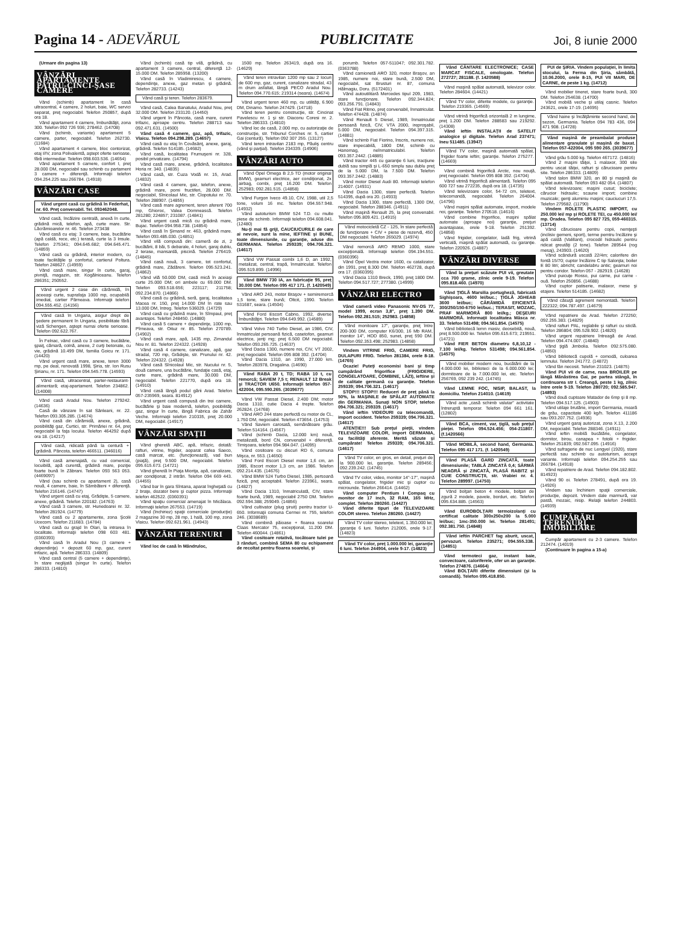Pagina 14 - ADEVĂRUL
PUBLICITATE
Joi, 8 iunie 2000
(Urmare din pagina 13)
VÂNZĂRI APARTAMENTE PATRU-CINCI-ŞASE CAMERE
Vând (schimb) apartament în casă ultracentral, 4 camere, 2 holuri, baie, WC servici separat, preţ negociabil. Telefon 250857, după ora 18.
Vând apartament 4 camere, îmbunătăţit, zona 300. Telefon 092 726 936; 278462. (14708)
Vând (schimb, variante) apartament 5 camere, parter, negociabil. Telefon 262730. (11684)
Vând apartament 4 camere, bloc contorizat, etaj I/IV, zona Polivalentă, aştept oferte serioase, fără intermediar. Telefon 098.603.536. (14654)
Vând apartament 5 camere, confort I, preţ 28.000 DM, negociabil sau schimb cu partament 3 camere + diferenţă. Informaţii telefon 094.254.225 sau 266784. (14918)
VÂNZĂRI CASE
Vând urgent casă cu grădină în Federhat, nr. 60. Preţ convenabil. Tel. 093462048.
Vând casă, încălzire centrală, anexă în curte, grădină mică, telefon, apă, curte mare. Str. Lăcrămioarelor nr. 46. Telefon 273438
Vând casă cu etaj: 3 camere, baie, bucătărie (apă caldă, rece, etc.) terasă, curte la 3 Insule. Telefon 275341; 094.645.682; 094.645.471. (14859)
Vând casă cu grădină, interior modern, cu toate facilităţile şi confortul, cartierul Poltura. Telefon 248627. (14959)
Vând casă mare, singur în curte, garaj, pivniţă, magazin, str. Kogălniceanu. Telefon 286351; 250552.
Vând urgent 2 case din cărămidă, în aceeaşi curte, suprafaţa 1000 mp, ocupabilă imediat, cartier Pârneava. Informaţii telefon 094.555.452. (14156)
Vând casă în Ungaria, asigur drept de şedere permanent în Ungaria, posibilitate fără viză Schengen, aştept numai oferte serioase. Telefon 092.622.767.
În Felnac, vând casă cu 3 camere, bucătărie, şpaiţ, cămară, colnă, anexe, 2 curţi betonate, cu vie, grădină 10.499 DM, familia Goicu nr. 171. (14420)
Vând urgent casă mare, anexe, teren 3000 mp, pe deal, renovată 1998, Şiria, str. Ion Rusu Şirianu, nr. 171. Telefon 094.545.778. (14593)
Vând casă, ultracentral, parter-restaurant-alimentară; etaj-apartament. Telefon 234862. (14008)
Vând casă Aradul Nou. Telefon 279242. (14636)
Casă de vânzare în sat Sânleani, nr. 22. Telefon 093.305.285. (14674)
Vând casă din cărămidă, anexe, grădină, posibilităţi gaz, Curtici, str. Primăriei nr. 64, preţ negociabil la faţa locului. Telefon 464292 după ora 18. (14217)
Vând casă, ridicată până la centură + grădină. Pâncota, telefon 466511. (346016)
Vând casă amenajată, cu vad comercial, locuibilă, apă curentă, grădină mare, poziţie foarte bună în Zăbrani. Telefon 093 563 053. (4469097)
Vând (sau schimb cu apartament 2), casă nouă, 4 camere, baie, în Sâmbăteni + diferenţă. Telefon 216146. (14747)
Vând urgent casă cu etaj, Grădişte, 5 camere, anexe, grădină. Telefon 220182. (14763)
Vând casă 3 camere, str. Hunedoarei nr. 32. Telefon 281924. (14779)
Vând casă cu 2 apartamente, zona Şcolii Ucecom. Telefon 211683. (14784)
Vând casă cu grajd în Olari, la intrarea în localitate. Informaţii telefon 098 603 481. (0360393)
Vând casă în Aradul Nou (3 camere + dependinţe) + depozit 60 mp, gaz, curent trifazic, apă. Telefon 286333. (14809)
Vând casă central (5 camere + dependinţe), în stare neglijată (singur în curte). Telefon 286333. (14810)
Vând (schimb) casă tip vilă, grădină, cu apartament 3 camere, central, diferenţă 12-15.000 DM. Telefon 285958. (13200)
Vând casă în Vladimirescu, 4 camere, dependinţe, anexe, gaz metan şi grădină. Telefon 282733. (14243)
Vând casă şi teren. Telefon 283679.
Vând casă, Calea Banatului, Aradul Nou, preţ 32.000 DM. Telefon 233120. (14450)
Vând urgent în Pâncota, casă mare, curent trifazic, aproape centru. Telefon 288713 sau 092.471.631. (14500)
Vând casă 4 camere, gaz, apă, trifazic, Vlaicu. Telefon 094.298.289. (14657)
Vând casă cu etaj în Covăsânţ, anexe, garaj, grădină. Telefon 514185. (14682)
Vând casă, localitatea Frumuşeni nr. 328, posibil privatizare. (14794)
Vând casă mare, anexe, grădină, localitatea Horia nr. 340. (14835)
Vând casă, str. Cuza Vodă nr. 15, Arad. (14832)
Vând casă 4 camere, gaz, telefon, anexe, grădină mare, pomi fructiferi, 28.000 DM. negociabil, Sînicolaul Mic, str. Clopotului nr. 70. Telefon 288907. (14855)
Vând casă mare agrement, teren aferent 700 mp, Ghioroc, Valea Domnească. Telefon 281280; 224857; 231087. (14841)
Vând urgent casă mică cu grădină mare, Bujac. Telefon 094.958.738. (14854)
Vând casă în Şimand nr. 463, grădină mare. Telefon 093.485.030. (14851)
Vând vilă compusă din: cameră de zi, 2 bucătării, 8 băi, 5 debarale, 4 holuri, garaj dublu, 2 terase, mansardă, piscină. Telefon 276419. (14845)
Vând casă nouă, 3 camere, tot confortul, grădină mare, Zădăreni. Telefon 095.523.241. (14862)
Vând vilă 50.000 DM, casă mică în aceiaşi curte 25.000 DM; ori ambele cu 69.000 DM. Telefon 093.518.656; 223117; 211758; 092.234.870. (14866)
Vând casă cu grădină, seră, garaj, localitatea Macea nr. 150, preţ 14.000 DM în rate sau 13.000 DM, întreg. Telefon 536029. (14729)
Vând casă cu grădină mare, în Sîmpaul, preţ avantajos. Telefon 248450. (14880)
Vând casă 5 camere + dependinţe, 1000 mp, Pîrneava, str. Oituz nr. 85. Telefon 270789. (14902)
Vând casă mare, apă, 1435 mp, Zimandul Nou nr. 81. Telefon 224322. (14928)
Vând casă 4 camere, canalizare, apă, gaz stradal, 720 mp, Grădişte, str. Prunului nr. 42. Telefon 224322. (14928)
Vând casă Sînicolaul Mic, str. Nucului nr. 5, două camere, una bucătărie, fundaţie casă, etaj, curte mare, grădină mare, 30.000 DM, negociabil. Telefon 221770, după ora 18. (14910)
Vând casă lângă podul gării Arad. Telefon 057-235969, seara. 814912)
Vând urgent casă compusă din trei camere, bucătărie şi baie modernă, telefon, posibilităţi gaz, singur în curte, lângă Fabrica de Zahăr Veche. Informaţii telefon 210335, preţ 20.000 DM, negociabil. (14917)
VÂNZĂRI SPAŢII
Vând gheretă ABC, apă, trifazic, dotată: rafturi, vitrine, frigider, aoparat cafea Saeco, casă marcat, etc. (funcţionează), vad bun (piaţă), preţ 9.500 DM, negociabil. Telefon 095.615.673. (14721)
Vând gheretă în Piaţa Mioriţa, apă, canalizare, aer condiţionat, 2 intrări. Telefon 094 669 443. (14455)
Vând bar în gara Sîntana, aparat îngheţată cu 2 braţe, dozator bere şi cuptor pizza. Informaţii telefon 462522. (0360391)
Vând spaţiu comercial amenajat în Micălaca. Informaţii telefon 267553. (14719)
Vând (închiriez) spaţii comerciale (producţie) 2 magazine 30 mp, 28 mp, 1 hală, 100 mp, zona Vlaicu. Telefon 092.621.961. (14943)
VÂNZĂRI TERENURI
Vând loc de casă în Mândruloc,
1500 mp. Telefon 263419, după ora 16. (14629)
Vând teren intravilan 1200 mp sau 2 locuri de 600 mp, gaz, curent, canalizare stradal, 43 m drum asfaltat, lângă PECO Aradul Nou. Telefon 094.770.615; 219314 (seara). (14674)
Vând urgent teren 460 mp, cu utilităţi, 6.900 DM, Dinamo. Telefon 247429. (14718)
Vând teren pentru construcţie, str. Cincinat Pavelescu nr. 1 şi str. Diaconu Coresi nr. 2. Telefon 286333. (14810)
Vând loc de casă, 2.000 mp, cu autorizaţie de construcţie, str. Tribunul Corches nr. 5, cartier Gai (centură). Telefon 092 307 255. (13127)
Vând teren intravilan 2183 mp, Păuliş centru (vând şi parţial). Telefon 234339. (14906)
VÂNZĂRI AUTO
Vând Opel Omega B 2,5 TD (motor original BMW), geamuri electrice, aer condiţionat, 2x airbag, combi, preţ 16.200 DM. Telefon 252983; 092.281.515. (14858)
Vând Furgon Iveco 49.10, CIV, 1988, util 2,5 tone, volum 16 mc. Telefon 094.557.948. (14932)
Vând autoturism BMW 524 T.D. cu multe piese de schimb. Informaţii telefon 094.608.041. (12480)
Nu-ţi mai fă grijI, CAUCIUCURILE de care ai nevoie, sunt la mine, IEFTINE şi BUNE, toate dimensiunile, cu garanţie, aduse din GERMANIA. Telefon 259339; 094.706.321. (14617)
Vând VW Passat combi 1,6 D, an 1992, metalizat, central, trapă, înmatriculat. Telefon 095.519.899. (14996)
Vând BMW 730 IA, an fabricaţie 95, preţ 30.000 DM. Telefon 095 417 171. (f. 1420549)
Vând ARO 243, motor Braşov + semiremorcă 1,5 tone, stare bună; Oltcit, 1990. Telefon 531687, seara. (14504)
Vând Ford Escort Cabrio, 1992, diverse îmbunătăţiri. Telefon 094.649.992. (14589)
Vând Volvo 740 Turbo Diesel, an 1986, CIV, înmatriculat persoană fizică, casetofon, geamuri electrice, jenţi mg; preţ 6.500 DM negociabil. Telefon 093.265.725. (14637)
Vând Dacia 1300, numere noi, CIV, VT 2002, preţ negociabil. Telefon 095 808 392. (14704)
Vând Dacia 1310, an 1990, 27.000 km. Telefon 283978, Dragalina. (14690)
Vând RABA 20 t, TD; RABA 10 t, cu remorcă; SAVIEM 7,5 t; RENAULT 12 Break şi TRACTOR U650. Informaţii telefon 057-422004, 095.590.265. (3039677)
Vând VW Passat Diesel, 2.400 DM; motor Dacia 1310, cutie Dacia 4 trepte. Telefon 262824. (14768)
Vând ARO 244 stare perfectă cu motor de CL, 1.750 DM, negociabil. Telefon 473654. (14753)
Vând Saviem carosată, semănătoare grâu. Telefon 514164. (14567)
Vând (schimb Dacia, 12.000 km) nouă, metalizată, bord CN, convenabil + diferenţă. Timişoara, telefon 094.984.047. (14095)
Vând cositoare cu discuri RD 6, comuna Mişca, nr. 553. (14650)
Vând Ford Escort Diesel motor 1,6 cm, an 1985, Escort motor 1,3 cm, an 1986. Telefon 092.214.435. (14676)
Vând BMW 524 Turbo Diesel, 1985, persoană fizică, preţ acceptabil. Telefon 223961, seara. (14827)
Vând Dacia 1310, înmatriculată, CIV, stare foarte bună, 1989, negociabil 2750 DM. Telefon 092.594.388; 259049. (14856)
Vând cultivator (plug şiruit) pentru tractor U-650. Informaţii comuna Cermei nr. 755, telefon 246. (3038689)
Vând combină păioase + floarea soarelui Claas Mercator 75, excepţional, 11.200 DM. Telefon 460044. (14861)
Vând cositoare rotativă, tocătoare tulei pe 3 rânduri, combină SEMA 80 cu echipament de recoltat pentru floarea soarelui, şi
porumb. Telefon 057-511047; 092.301.782. (0363788)
Vând camionetă ARO 320, motor Braşov, an 1985, numere noi, stare bună, 2.500 DM, negociabil, sat Brusturi nr. 87, comuna Hălmagiu, Doru. (5172401)
Vând autoutilitară Mercedes tipul 209, 1983, stare funcţionare. Telefon 092.344.824; 093.256.791. (14843)
Vând Fiat Ritmo, preţ convenabil, înmatriculat. Telefon 474428. (14874)
Vând Renault 5 Diesel, 1989, înmatriculat persoană fizică, CIV, VTA 2000, ireproşabil, 5.000 DM, negociabil. Telefon 094.397.315. (14881)
Vând schimb Fiat Fiorino, înscris, numere noi, stare impecabilă, 1800 DM, schimb cu Hanomag, neînmatriculabil. Telefon 093.357.2442. (14885)
Vând tractor 445 cu garanţie 6 luni, tracţiune dublă sau simplă şi L-650 simplu sau dublu preţ de la 5.000 DM, la 7.500 DM. Telefon 093.357.2442. (14883)
Vând motor Diesel Audi 80. Informaţii telefon 214007. (14931)
Vând Dacia 1300, stare perfectă. Telefon 514395, după ora 20. (14933)
Vând Dacia 1300, stare perfectă, 1300 DM, negociabil. Telefon 288346. (14911)
Vând maşină Renault 25, la preţ convenabil. Telefon 095.809.421. (14915)
Vând motocicletă CZ - 125, în stare perfectă de funcţionare + CIV + piese de rezervă, 450 DM negociabil. Telefon 265029. (14974)
Vând remorcă ARO REMO 1000, stare excepţională. Informaţii telefon 094.194.551. (0360396)
Vând Opel Vectra motor 1600, cu catalizator, din 1991, preţ 8.300 DM. Telefon 462728, după ora 17. (0360395)
Vând Dacia 1310 Breck, 1990, preţ 1800 DM. Telefon 094.517.727; 277380. (14999)
VÂNZĂRI ELECTRO
Vând cameră video Panasonic NV-DS 77, model 1999, ecran 3,8", preţ 1.390 DM. Telefon 092.281.515; 252983. (14858)
Vând monitoare 17", garanţie, preţ între 200-300 DM, computer K6/300, 16 Mb RAM, monitor 14", HDD 850, sunet, preţ 590 DM. Telefon 092.353.498; 252983. (14858)
Vindem VITRINE FRIG, CAMERE FRIG, DULAPURI FRIG. Telefon 281384, orele 8-18. (14765)
Ocazie! Puteţi economisi bani şi timp cumpărând frigorifice (FRIGIDERE, CONGELATOARE, COMBINE, LĂZI), ieftine şi de calitate germană cu garanţie. Telefon 259339; 094.706.321. (14617)
STOP!!! STOP!!! Reduceri de preţ până la 50%, la MAŞINILE de SPĂLAT AUTOMATE din GERMANIA. Sunaţi NON STOP, telefon 094.706.321; 259339. (14617)
Vând ieftin VIDEOURI cu telecomandă, import occident. Telefon 259339; 094.706.321. (14617)
ATENŢIE!!! Sub preţul pieţii, vindem TELEVIZOARE COLOR, import GERMANIA, cu facilităţi aferente. Merită văzute şi cumpărate! Telefon 259339; 094.706.321. (14617)
Vând TV color, en gros, en detail, preţuri de la 900.000 lei, garanţie. Telefon 289456; 092.239.242. (14745)
Vând TV color, video, monitor 14"-17", maşină spălat, congelator, frigider mic şi cuptor cu microunde. Telefon 266414. (14462)
Vând computer Pentium I Compaq cu monitor de 17 inch, 32 RAM, 165 MHz, complet. Telefon 280260. (14427)
Vând diferite tipuri de TELEVIZOARE COLOR stereo. Telefon 280260. (14427)
Vând TV color stereo, teletext, 1.350.000 lei; garanţie 6 luni. Telefon 212005, orele 9-17. (14823)
Vând TV color, preţ 1.000.000 lei, garanţie 6 luni. Telefon 244904, orele 9-17. (14823)
Vând CÂNTARE ELECTRONICE; CASE MARCAT FISCALE, omologate. Telefon 272727; 281188. (f. 1420588)
Vând maşină spălat automată, televizor color. Telefon 284604. (14421)
Vând TV color, diferite modele, cu garanţie. Telefon 219365. (14569)
Vând vitrină frigorifică orizontală 2 m lungime, preţ 1.200 DM. Telefon 288583 sau 219292. (14308)
Vând ieftin INSTALAŢII de SATELIT analogice şi digitale. Telefon Arad 237471; Ineu 511485. (13947)
Vând TV color, maşină automată spălat, frigider foarte ieftin; garanţie. Telefon 275277. (14669)
Vând combină frigorifică Arctic, nou nouţă, preţ negociabil. Telefon 095 808 392. (14704)
Vând vitrină frigorifică alimentară. Telefon 095 600 727 sau 272235, după ora 18. (14735)
Vând televizoare color, 54-72 cm, teletext, telecomandă, negociabil. Telefon 264004. (14796)
Vând maşini spălat automate, import, modele noi, garanţie. Telefon 270518. (14616)
Vând combine frigorifice, maşini spălat automate (aproape noi) garanţie, preţuri avantajoase, orele 9-18. Telefon 251392. (14858)
Vând frigider, congelator, ladă frig, vitrină verticală, maşină spălat automată, cu garanţie. Telefon 220926. (14887)
VÂNZĂRI DIVERSE
Vând la preţuri scăzute PUI vii, greutate cca 700 grame, zilnic orele 9-19. Telefon 095.818.460. (14970)
Vând ŢIGLĂ Marsilia portugheză, fabricată Sighişoara, 4600 lei/buc.; ŢIGLĂ JGHEAB 3600 lei/buc; CĂRĂMIDĂ EFICIENTĂ 300/250/150-6750 lei/buc.; TERASIT, MOZAIC, PRAF MARMORĂ 800 lei/kg.; DEŞEURI MARMORĂ. Informaţii localitatea Mâsca nr. 33. Telefon 531498; 094.561.854. (14575)
Vând bibliotecă lemn masiv, deosebită, nouă, preţ 8.500.000 lei. Telefon 095.615.673; 219551. (14721)
Vând FIER BETON diametru 6,8,10,12 - 7.100 lei/kg. Telefon 531498; 094.561.854. (14575)
Vând mobilier modern nou, bucătării de la 4.000.000 lei, biblioteci de la 6.000.000 lei; dormitoare de la 7.000.000 lei, etc. Telefon 256769, 092 239 242. (14745)
Vând LEMNE FOC, NISIP, BALAST, la domiciliu. Telefon 214010. (14619)
Vând acte „casă schimb valutar" activitate întreruptă temporar. Telefon 094 661 161. (12802)
Vând BCA, ciment, var, ţiglă, sub preţul pieţei. Telefon 094.524.456; 054-211807. (f.1420566)
Vând MOBILĂ, second hand, Germania. Telefon 095 417 171. (f. 1420549)
Vând PLASĂ GARD ZINCATĂ, toate dimensiunile; TABLĂ ZINCATĂ 0,4; SÂRMĂ NEAGRĂ şi ZINCATĂ, PLASĂ RABITZ şi CUIE CONSTRUCŢII, str. Vrabiei nr. 4. Telefon 289997. (14750)
Vând bolţari beton 4 modele, bolţari de zgură 2 modele, pavele, borduri, etc. Telefon 095.634.885. (14563)
Vând EUROBOLŢARI termoizolanţi cu certificat calitate 300x250x200 la 5.000 lei/buc; 1mc-350.000 lei. Telefon 281491; 092.381.750. (14848)
Vând ieftin PARCHET fag aburit, uscat, pervazuri. Telefon 235271; 094.555.338. (14851)
Vând termoteci gaz, instant baie, convectoare, caloriferele, ofer un an garanţie. Telefon 274876. (14664)
Vând BOLŢARI diferite dimensiuni (şi la comandă). Telefon 095.418.850.
PUI de ŞIRIA. Vindem populaţiei, în limita stocului, la Ferma din Şiria, sâmbătă, 10.06.2000, orele 8-15, PUI VII MARI, DE CARNE, de peste 1 kg. (14712)
Vând mobilier tineret, stare foarte bună, 300 DM. Telefon 254638. (14700)
Vând mobilă veche şi utilaj casnic. Telefon 243621, orele 17-19. (14695)
Vând haine şi încălţăminte second hand, de sezon, Germania. Telefon 094 783 436, 094 471 908. (14728)
Vând maşină de preambalat produse alimentare granulate şi maşină de baxat. Telefon 057-422004, 095 590 265. (3039677)
Vând grâu 5.000 kg. Telefon 467172. (14816)
Vând 2 maşini tăiţei, 1 malaxor, 300 site pentru uscat tăiţei, rafturi şi cărucioare pentru site. Telefon 286333. (14809)
Vând talon BMW 320, an 80 şi maşină de spălat automată. Telefon 093 482 054. (14807)
Vând televizoare; maşini cusut; biciclete; cărucior hidraulic; scaune import; combine muzicale; genţi aluminiu maşini; cauciucuri 17,5. Telefon 279582. (11790)
Vindem ROLETE PLASTIC IMPORT, cu 250.000 lei/ mp şi ROLETE TEI, cu 450.000 lei/ mp. Oradea. Telefon 095 827 725, 059-460315. (13714)
Vând cărucioare pentru copii, nemţeşti (inclisiv gemeni, sport), terme pemtru încălzire şi apă caldă (Valillant), crocodil hidraulic pentru ridicat greutăţi (2 tone). Telefon 289544 (rog mesaj), 243903. (14620)
Vând scândură uscată 22/4m; calorifere din fontă 15/70; cuptor încălzire C tip Salonjta; boiler E 80 litri; abricht; candelabru antic; geamuri noi pentru coridor. Telefon 057 - 282919. (14628)
Vând puicuţe Rosso, pui carne, pui carne - ouă. Telefon 250856. (14688)
Vând cuptor patiserie, malaxor, mese şi etajere. Telefon 514185. (14682)
Vând căsuţă agrement nemontată. Telefon 222322; 094.787.497. (14679)
Vând repatriere de Arad. Telefon 272250; 092.255.383. (14829)
Vând rafturi PAL, reglabile şi rafturi cu sticlă. Telefon 286804; 095.528.902. (14820)
Vând urgent repatriere întreagă de Arad. Telefon 094.474.007. (14840)
Vând ţiglă Jimbolia. Telefon 092.575.080. (14850)
Vând bibliotecă cupolă + comodă, culoarea lemnului. Telefon 241772. (14872)
Vând fân necosit. Telefon 231023. (14875)
Vând PUI vii de carne, rasa BROILER pe lângă Mănăstirea Gai, pe partea stângă, în continuarea str I. Creangă, peste 1 kg, zilnic între orele 9-19. Telefon 280720; 092.585.947. (14893)
Vând două cuptoare Matador de 6mp şi 8 mp. Telefon 094.517.125. (14903)
Vând utilaje brutărie, import Germania, moară de grâu, capacitate 400 kg/h. Telefon 411186 sau 093.207.752. (14936)
Vând urgent garaj autorizat, zona X.13, 2.200 DM, negociabil. Telefon 288346. (14911)
Vând ieftin mobilă bucătărie, congelator, dormitor, birou, canapea + fotolii + frigider. Telefon 251839; 092.567.095. (14916)
Vând sufragerie de nuc Lengyel (1920), stare perfectă sau schimb cu autoturism, accept variante. Informaţii telefon 094.254.255 sau 266784. (14918)
Vând repatriere de Arad. Telefon 094.182.802. 814923)
Vând 90 oi. Telefon 278491, după ora 19. (14926)
Vindem sau închiriem spaţii comerciale, producţie, depozit. Vindem dale marmură, var pastă, mozaic, nisip. Relaţii telefon 244803. (14939)
CUMPĂRĂRI TERENURI, IMOBILIARE
Cumpăr apartament cu 2-3 camere. Telefon 212474. (14019)
(Continuare în pagina a 15-a)